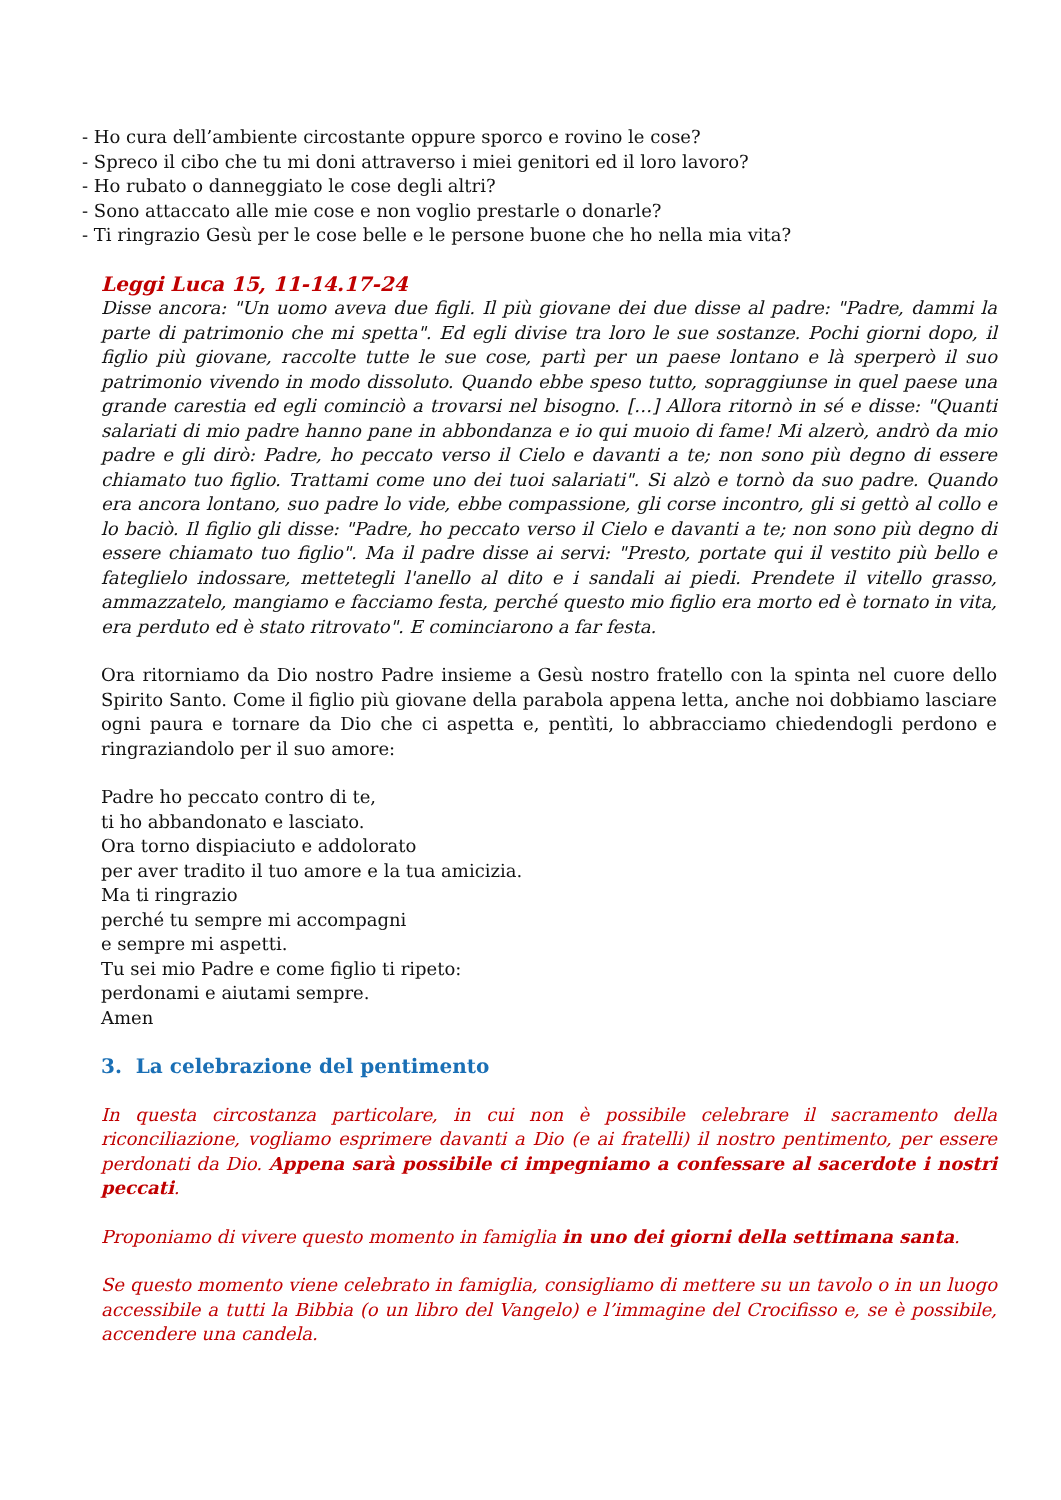- Ho cura dell’ambiente circostante oppure sporco e rovino le cose?
- Spreco il cibo che tu mi doni attraverso i miei genitori ed il loro lavoro?
- Ho rubato o danneggiato le cose degli altri?
- Sono attaccato alle mie cose e non voglio prestarle o donarle?
- Ti ringrazio Gesù per le cose belle e le persone buone che ho nella mia vita?
Leggi Luca 15, 11-14.17-24
Disse ancora: "Un uomo aveva due figli. Il più giovane dei due disse al padre: "Padre, dammi la parte di patrimonio che mi spetta". Ed egli divise tra loro le sue sostanze. Pochi giorni dopo, il figlio più giovane, raccolte tutte le sue cose, partì per un paese lontano e là sperperò il suo patrimonio vivendo in modo dissoluto. Quando ebbe speso tutto, sopraggiunse in quel paese una grande carestia ed egli cominciò a trovarsi nel bisogno. […] Allora ritornò in sé e disse: "Quanti salariati di mio padre hanno pane in abbondanza e io qui muoio di fame! Mi alzerò, andrò da mio padre e gli dirò: Padre, ho peccato verso il Cielo e davanti a te; non sono più degno di essere chiamato tuo figlio. Trattami come uno dei tuoi salariati". Si alzò e tornò da suo padre. Quando era ancora lontano, suo padre lo vide, ebbe compassione, gli corse incontro, gli si gettò al collo e lo baciò. Il figlio gli disse: "Padre, ho peccato verso il Cielo e davanti a te; non sono più degno di essere chiamato tuo figlio". Ma il padre disse ai servi: "Presto, portate qui il vestito più bello e fateglielo indossare, mettetegli l'anello al dito e i sandali ai piedi. Prendete il vitello grasso, ammazzatelo, mangiamo e facciamo festa, perché questo mio figlio era morto ed è tornato in vita, era perduto ed è stato ritrovato". E cominciarono a far festa.
Ora ritorniamo da Dio nostro Padre insieme a Gesù nostro fratello con la spinta nel cuore dello Spirito Santo. Come il figlio più giovane della parabola appena letta, anche noi dobbiamo lasciare ogni paura e tornare da Dio che ci aspetta e, pentìti, lo abbracciamo chiedendogli perdono e ringraziandolo per il suo amore:
Padre ho peccato contro di te,
ti ho abbandonato e lasciato.
Ora torno dispiaciuto e addolorato
per aver tradito il tuo amore e la tua amicizia.
Ma ti ringrazio
perché tu sempre mi accompagni
e sempre mi aspetti.
Tu sei mio Padre e come figlio ti ripeto:
perdonami e aiutami sempre.
Amen
3. La celebrazione del pentimento
In questa circostanza particolare, in cui non è possibile celebrare il sacramento della riconciliazione, vogliamo esprimere davanti a Dio (e ai fratelli) il nostro pentimento, per essere perdonati da Dio. Appena sarà possibile ci impegniamo a confessare al sacerdote i nostri peccati.
Proponiamo di vivere questo momento in famiglia in uno dei giorni della settimana santa.
Se questo momento viene celebrato in famiglia, consigliamo di mettere su un tavolo o in un luogo accessibile a tutti la Bibbia (o un libro del Vangelo) e l’immagine del Crocifisso e, se è possibile, accendere una candela.